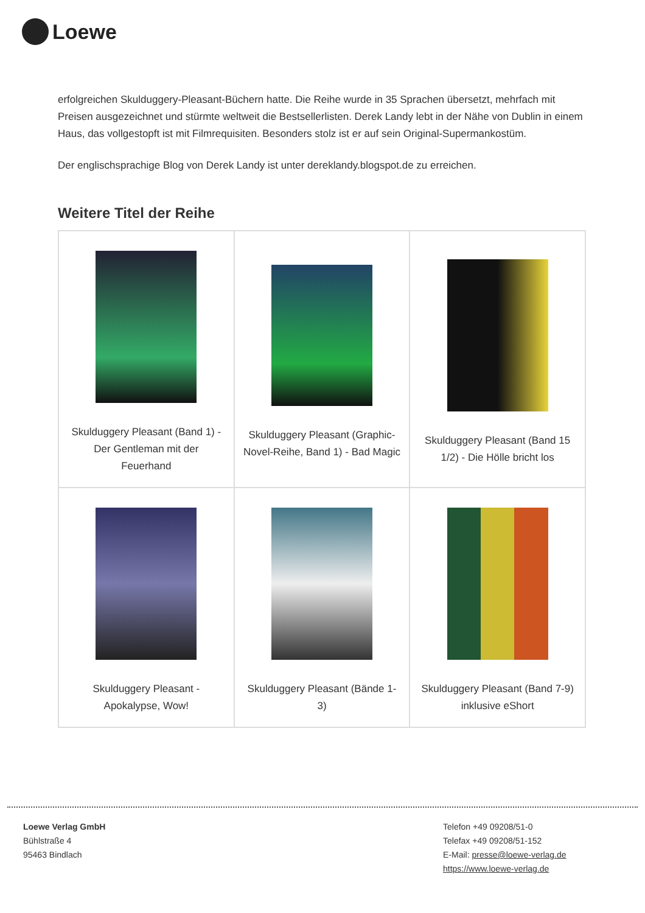Loewe
erfolgreichen Skulduggery-Pleasant-Büchern hatte. Die Reihe wurde in 35 Sprachen übersetzt, mehrfach mit Preisen ausgezeichnet und stürmte weltweit die Bestsellerlisten. Derek Landy lebt in der Nähe von Dublin in einem Haus, das vollgestopft ist mit Filmrequisiten. Besonders stolz ist er auf sein Original-Supermankostüm.
Der englischsprachige Blog von Derek Landy ist unter dereklandy.blogspot.de zu erreichen.
Weitere Titel der Reihe
| Skulduggery Pleasant (Band 1) - Der Gentleman mit der Feuerhand | Skulduggery Pleasant (Graphic-Novel-Reihe, Band 1) - Bad Magic | Skulduggery Pleasant (Band 15 1/2) - Die Hölle bricht los |
| Skulduggery Pleasant - Apokalypse, Wow! | Skulduggery Pleasant (Bände 1-3) | Skulduggery Pleasant (Band 7-9) inklusive eShort |
Loewe Verlag GmbH
Bühlstraße 4
95463 Bindlach
Telefon +49 09208/51-0
Telefax +49 09208/51-152
E-Mail: presse@loewe-verlag.de
https://www.loewe-verlag.de